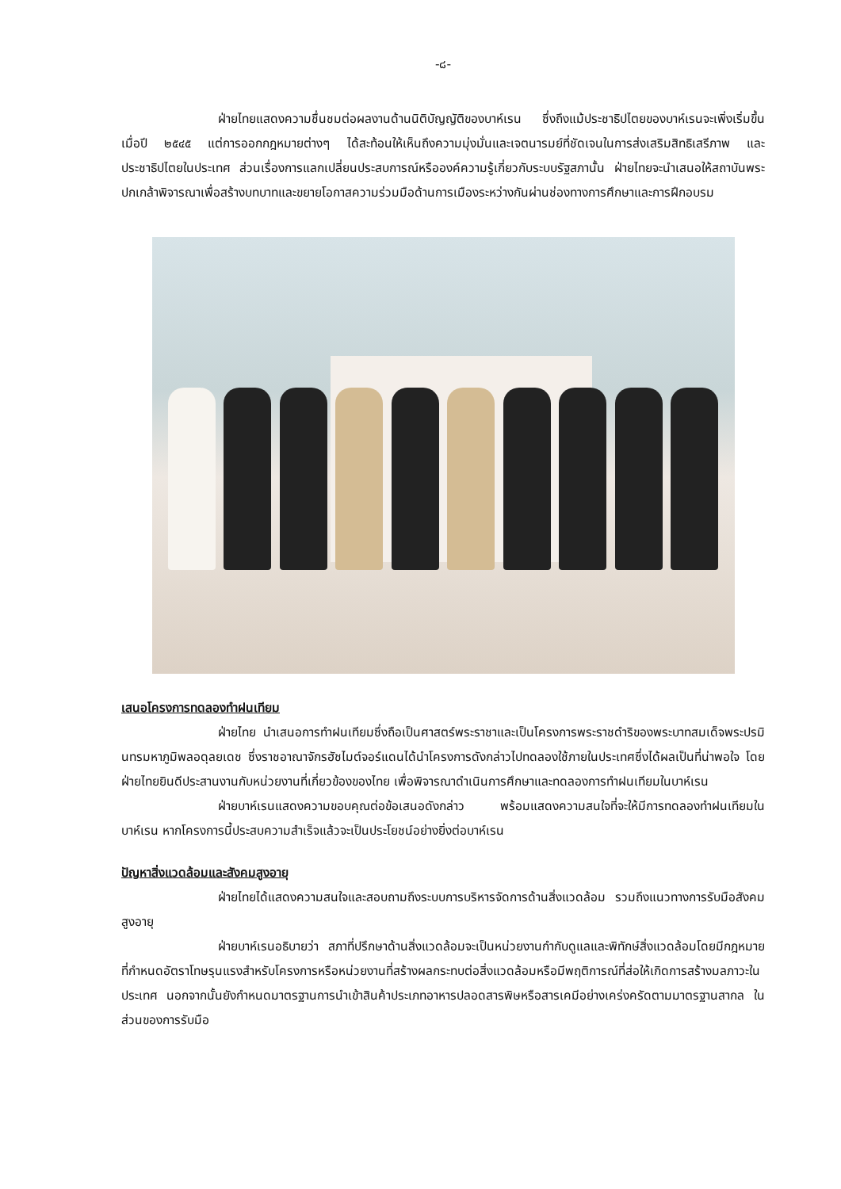-๘-
ฝ่ายไทยแสดงความชื่นชมต่อผลงานด้านนิติบัญญัติของบาห์เรน ซึ่งถึงแม้ประชาธิปไตยของบาห์เรนจะเพิ่งเริ่มขึ้น เมื่อปี ๒๕๔๕ แต่การออกกฎหมายต่างๆ ได้สะท้อนให้เห็นถึงความมุ่งมั่นและเจตนารมย์ที่ชัดเจนในการส่งเสริมสิทธิเสรีภาพ และประชาธิปไตยในประเทศ ส่วนเรื่องการแลกเปลี่ยนประสบการณ์หรือองค์ความรู้เกี่ยวกับระบบรัฐสภานั้น ฝ่ายไทยจะนำเสนอให้สถาบันพระปกเกล้าพิจารณาเพื่อสร้างบทบาทและขยายโอกาสความร่วมมือด้านการเมืองระหว่างกันผ่านช่องทางการศึกษาและการฝึกอบรม
เสนอโครงการทดลองทำฝนเทียม
ฝ่ายไทย นำเสนอการทำฝนเทียมซึ่งถือเป็นศาสตร์พระราชาและเป็นโครงการพระราชดำริของพระบาทสมเด็จพระปรมินทรมหาภูมิพลอดุลยเดช ซึ่งราชอาณาจักรฮัชไมต์จอร์แดนได้นำโครงการดังกล่าวไปทดลองใช้ภายในประเทศซึ่งได้ผลเป็นที่น่าพอใจ โดยฝ่ายไทยยินดีประสานงานกับหน่วยงานที่เกี่ยวข้องของไทย เพื่อพิจารณาดำเนินการศึกษาและทดลองการทำฝนเทียมในบาห์เรน
ฝ่ายบาห์เรนแสดงความขอบคุณต่อข้อเสนอดังกล่าว พร้อมแสดงความสนใจที่จะให้มีการทดลองทำฝนเทียมในบาห์เรน หากโครงการนี้ประสบความสำเร็จแล้วจะเป็นประโยชน์อย่างยิ่งต่อบาห์เรน
ปัญหาสิ่งแวดล้อมและสังคมสูงอายุ
ฝ่ายไทยได้แสดงความสนใจและสอบถามถึงระบบการบริหารจัดการด้านสิ่งแวดล้อม รวมถึงแนวทางการรับมือสังคมสูงอายุ
ฝ่ายบาห์เรนอธิบายว่า สภาที่ปรึกษาด้านสิ่งแวดล้อมจะเป็นหน่วยงานกำกับดูแลและพิทักษ์สิ่งแวดล้อมโดยมีกฎหมายที่กำหนดอัตราโทษรุนแรงสำหรับโครงการหรือหน่วยงานที่สร้างผลกระทบต่อสิ่งแวดล้อมหรือมีพฤติการณ์ที่ส่อให้เกิดการสร้างมลภาวะในประเทศ นอกจากนั้นยังกำหนดมาตรฐานการนำเข้าสินค้าประเภทอาหารปลอดสารพิษหรือสารเคมีอย่างเคร่งครัดตามมาตรฐานสากล ในส่วนของการรับมือ